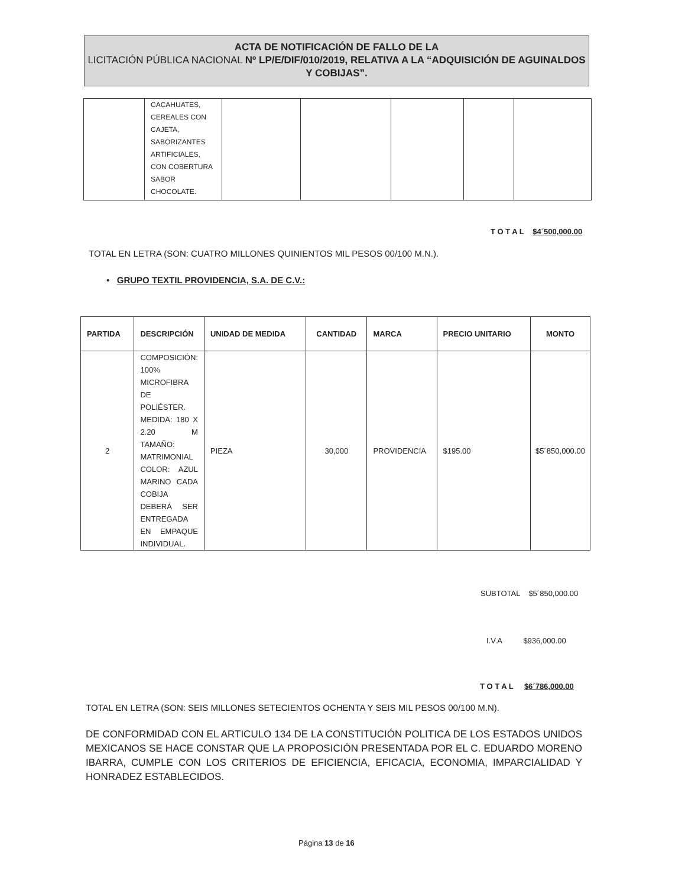ACTA DE NOTIFICACIÓN DE FALLO DE LA
LICITACIÓN PÚBLICA NACIONAL Nº LP/E/DIF/010/2019, RELATIVA A LA “ADQUISICIÓN DE AGUINALDOS Y COBIJAS”.
| | CACAHUATES, CEREALES CON CAJETA, SABORIZANTES ARTIFICIALES, CON COBERTURA SABOR CHOCOLATE. | | | | | |
T O T A L $4´500,000.00
TOTAL EN LETRA (SON: CUATRO MILLONES QUINIENTOS MIL PESOS 00/100 M.N.).
• GRUPO TEXTIL PROVIDENCIA, S.A. DE C.V.:
| PARTIDA | DESCRIPCIÓN | UNIDAD DE MEDIDA | CANTIDAD | MARCA | PRECIO UNITARIO | MONTO |
| --- | --- | --- | --- | --- | --- | --- |
| 2 | COMPOSICIÓN: 100% MICROFIBRA DE POLIÉSTER. MEDIDA: 180 X 2.20 M TAMAÑO: MATRIMONIAL COLOR: AZUL MARINO CADA COBIJA DEBERÁ SER ENTREGADA EN EMPAQUE INDIVIDUAL. | PIEZA | 30,000 | PROVIDENCIA | $195.00 | $5´850,000.00 |
SUBTOTAL $5´850,000.00
I.V.A $936,000.00
T O T A L $6´786,000.00
TOTAL EN LETRA (SON: SEIS MILLONES SETECIENTOS OCHENTA Y SEIS MIL PESOS 00/100 M.N).
DE CONFORMIDAD CON EL ARTICULO 134 DE LA CONSTITUCIÓN POLITICA DE LOS ESTADOS UNIDOS MEXICANOS SE HACE CONSTAR QUE LA PROPOSICIÓN PRESENTADA POR EL C. EDUARDO MORENO IBARRA, CUMPLE CON LOS CRITERIOS DE EFICIENCIA, EFICACIA, ECONOMIA, IMPARCIALIDAD Y HONRADEZ ESTABLECIDOS.
Página 13 de 16